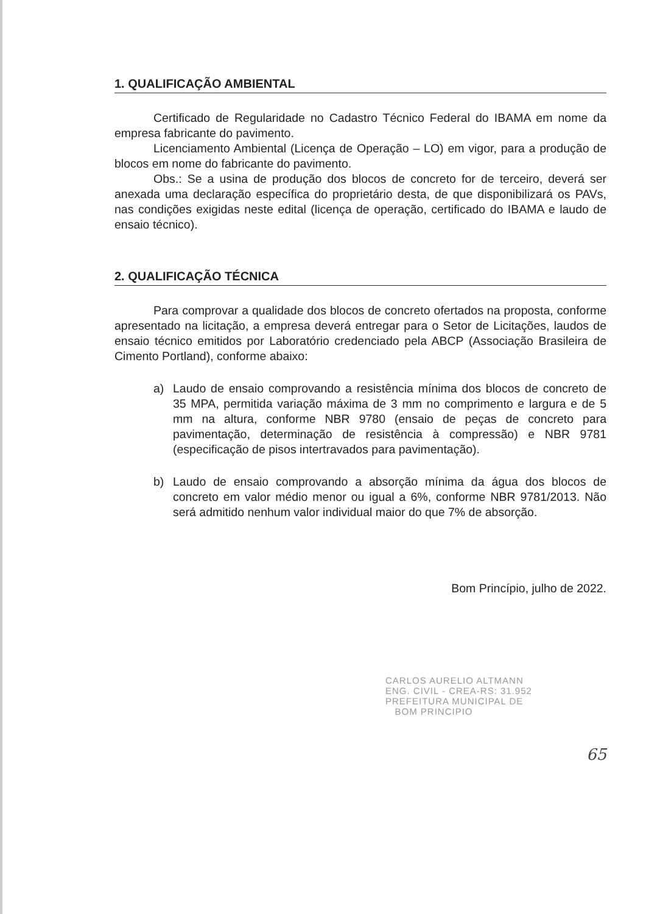1. QUALIFICAÇÃO AMBIENTAL
Certificado de Regularidade no Cadastro Técnico Federal do IBAMA em nome da empresa fabricante do pavimento.
Licenciamento Ambiental (Licença de Operação – LO) em vigor, para a produção de blocos em nome do fabricante do pavimento.
Obs.: Se a usina de produção dos blocos de concreto for de terceiro, deverá ser anexada uma declaração específica do proprietário desta, de que disponibilizará os PAVs, nas condições exigidas neste edital (licença de operação, certificado do IBAMA e laudo de ensaio técnico).
2. QUALIFICAÇÃO TÉCNICA
Para comprovar a qualidade dos blocos de concreto ofertados na proposta, conforme apresentado na licitação, a empresa deverá entregar para o Setor de Licitações, laudos de ensaio técnico emitidos por Laboratório credenciado pela ABCP (Associação Brasileira de Cimento Portland), conforme abaixo:
a) Laudo de ensaio comprovando a resistência mínima dos blocos de concreto de 35 MPA, permitida variação máxima de 3 mm no comprimento e largura e de 5 mm na altura, conforme NBR 9780 (ensaio de peças de concreto para pavimentação, determinação de resistência à compressão) e NBR 9781 (especificação de pisos intertravados para pavimentação).
b) Laudo de ensaio comprovando a absorção mínima da água dos blocos de concreto em valor médio menor ou igual a 6%, conforme NBR 9781/2013. Não será admitido nenhum valor individual maior do que 7% de absorção.
Bom Princípio, julho de 2022.
CARLOS AURELIO ALTMANN
ENG. CIVIL - CREA-RS: 31.952
PREFEITURA MUNICIPAL DE
BOM PRINCIPIO
65